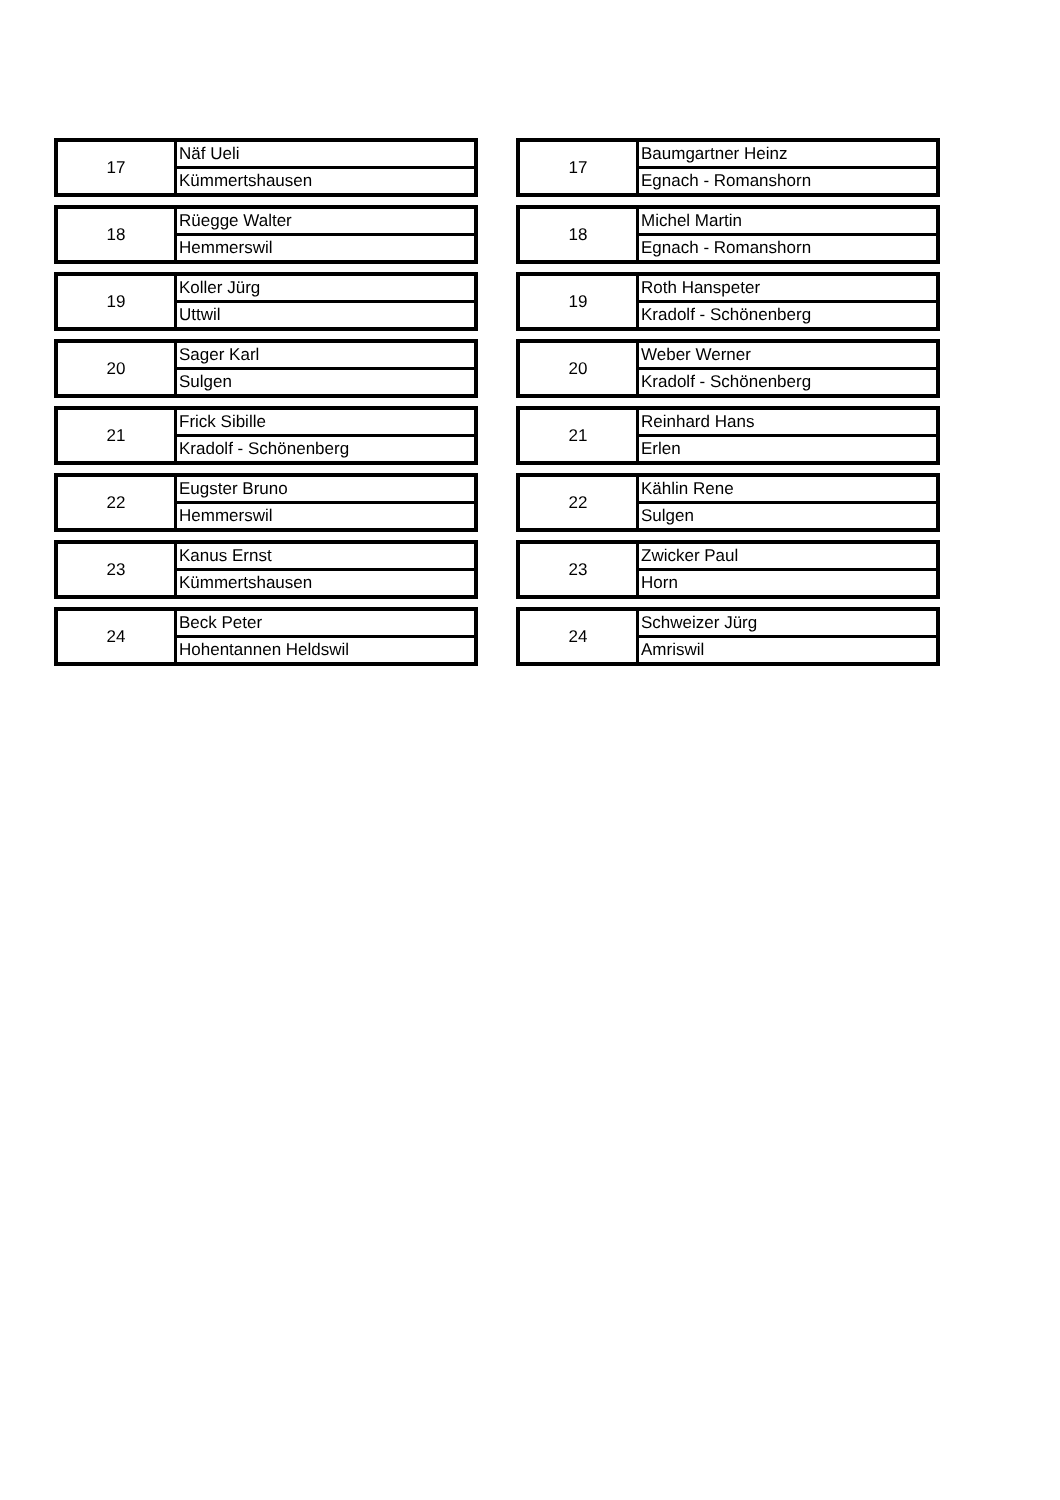| 17 | Näf Ueli |
| | Kümmertshausen |
| 18 | Rüegge Walter |
| | Hemmerswil |
| 19 | Koller Jürg |
| | Uttwil |
| 20 | Sager Karl |
| | Sulgen |
| 21 | Frick Sibille |
| | Kradolf - Schönenberg |
| 22 | Eugster Bruno |
| | Hemmerswil |
| 23 | Kanus Ernst |
| | Kümmertshausen |
| 24 | Beck Peter |
| | Hohentannen Heldswil |
| 17 | Baumgartner Heinz |
| | Egnach - Romanshorn |
| 18 | Michel Martin |
| | Egnach - Romanshorn |
| 19 | Roth Hanspeter |
| | Kradolf - Schönenberg |
| 20 | Weber Werner |
| | Kradolf - Schönenberg |
| 21 | Reinhard Hans |
| | Erlen |
| 22 | Kählin Rene |
| | Sulgen |
| 23 | Zwicker Paul |
| | Horn |
| 24 | Schweizer Jürg |
| | Amriswil |